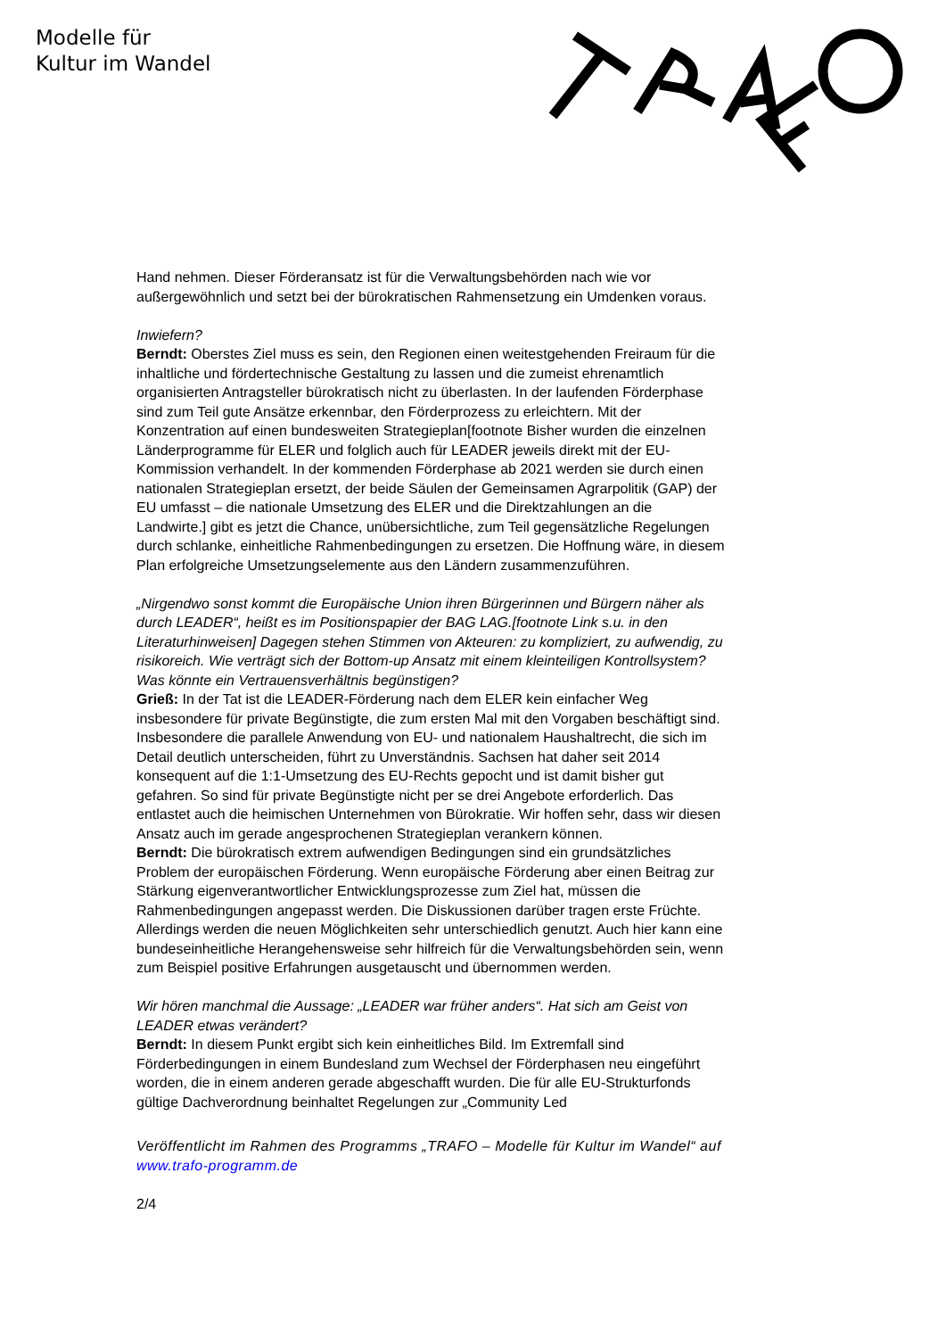Modelle für
Kultur im Wandel
Hand nehmen. Dieser Förderansatz ist für die Verwaltungsbehörden nach wie vor außergewöhnlich und setzt bei der bürokratischen Rahmensetzung ein Umdenken voraus.
Inwiefern?
Berndt: Oberstes Ziel muss es sein, den Regionen einen weitestgehenden Freiraum für die inhaltliche und fördertechnische Gestaltung zu lassen und die zumeist ehrenamtlich organisierten Antragsteller bürokratisch nicht zu überlasten. In der laufenden Förderphase sind zum Teil gute Ansätze erkennbar, den Förderprozess zu erleichtern. Mit der Konzentration auf einen bundesweiten Strategieplan[footnote Bisher wurden die einzelnen Länderprogramme für ELER und folglich auch für LEADER jeweils direkt mit der EU-Kommission verhandelt. In der kommenden Förderphase ab 2021 werden sie durch einen nationalen Strategieplan ersetzt, der beide Säulen der Gemeinsamen Agrarpolitik (GAP) der EU umfasst – die nationale Umsetzung des ELER und die Direktzahlungen an die Landwirte.] gibt es jetzt die Chance, unübersichtliche, zum Teil gegensätzliche Regelungen durch schlanke, einheitliche Rahmenbedingungen zu ersetzen. Die Hoffnung wäre, in diesem Plan erfolgreiche Umsetzungselemente aus den Ländern zusammenzuführen.
„Nirgendwo sonst kommt die Europäische Union ihren Bürgerinnen und Bürgern näher als durch LEADER“, heißt es im Positionspapier der BAG LAG.[footnote Link s.u. in den Literaturhinweisen] Dagegen stehen Stimmen von Akteuren: zu kompliziert, zu aufwendig, zu risikoreich. Wie verträgt sich der Bottom-up Ansatz mit einem kleinteiligen Kontrollsystem? Was könnte ein Vertrauensverhältnis begünstigen?
Grieß: In der Tat ist die LEADER-Förderung nach dem ELER kein einfacher Weg insbesondere für private Begünstigte, die zum ersten Mal mit den Vorgaben beschäftigt sind. Insbesondere die parallele Anwendung von EU- und nationalem Haushaltrecht, die sich im Detail deutlich unterscheiden, führt zu Unverständnis. Sachsen hat daher seit 2014 konsequent auf die 1:1-Umsetzung des EU-Rechts gepocht und ist damit bisher gut gefahren. So sind für private Begünstigte nicht per se drei Angebote erforderlich. Das entlastet auch die heimischen Unternehmen von Bürokratie. Wir hoffen sehr, dass wir diesen Ansatz auch im gerade angesprochenen Strategieplan verankern können.
Berndt: Die bürokratisch extrem aufwendigen Bedingungen sind ein grundsätzliches Problem der europäischen Förderung. Wenn europäische Förderung aber einen Beitrag zur Stärkung eigenverantwortlicher Entwicklungsprozesse zum Ziel hat, müssen die Rahmenbedingungen angepasst werden. Die Diskussionen darüber tragen erste Früchte. Allerdings werden die neuen Möglichkeiten sehr unterschiedlich genutzt. Auch hier kann eine bundeseinheitliche Herangehensweise sehr hilfreich für die Verwaltungsbehörden sein, wenn zum Beispiel positive Erfahrungen ausgetauscht und übernommen werden.
Wir hören manchmal die Aussage: „LEADER war früher anders“. Hat sich am Geist von LEADER etwas verändert?
Berndt: In diesem Punkt ergibt sich kein einheitliches Bild. Im Extremfall sind Förderbedingungen in einem Bundesland zum Wechsel der Förderphasen neu eingeführt worden, die in einem anderen gerade abgeschafft wurden. Die für alle EU-Strukturfonds gültige Dachverordnung beinhaltet Regelungen zur „Community Led
Veröffentlicht im Rahmen des Programms „TRAFO – Modelle für Kultur im Wandel“ auf www.trafo-programm.de
2/4